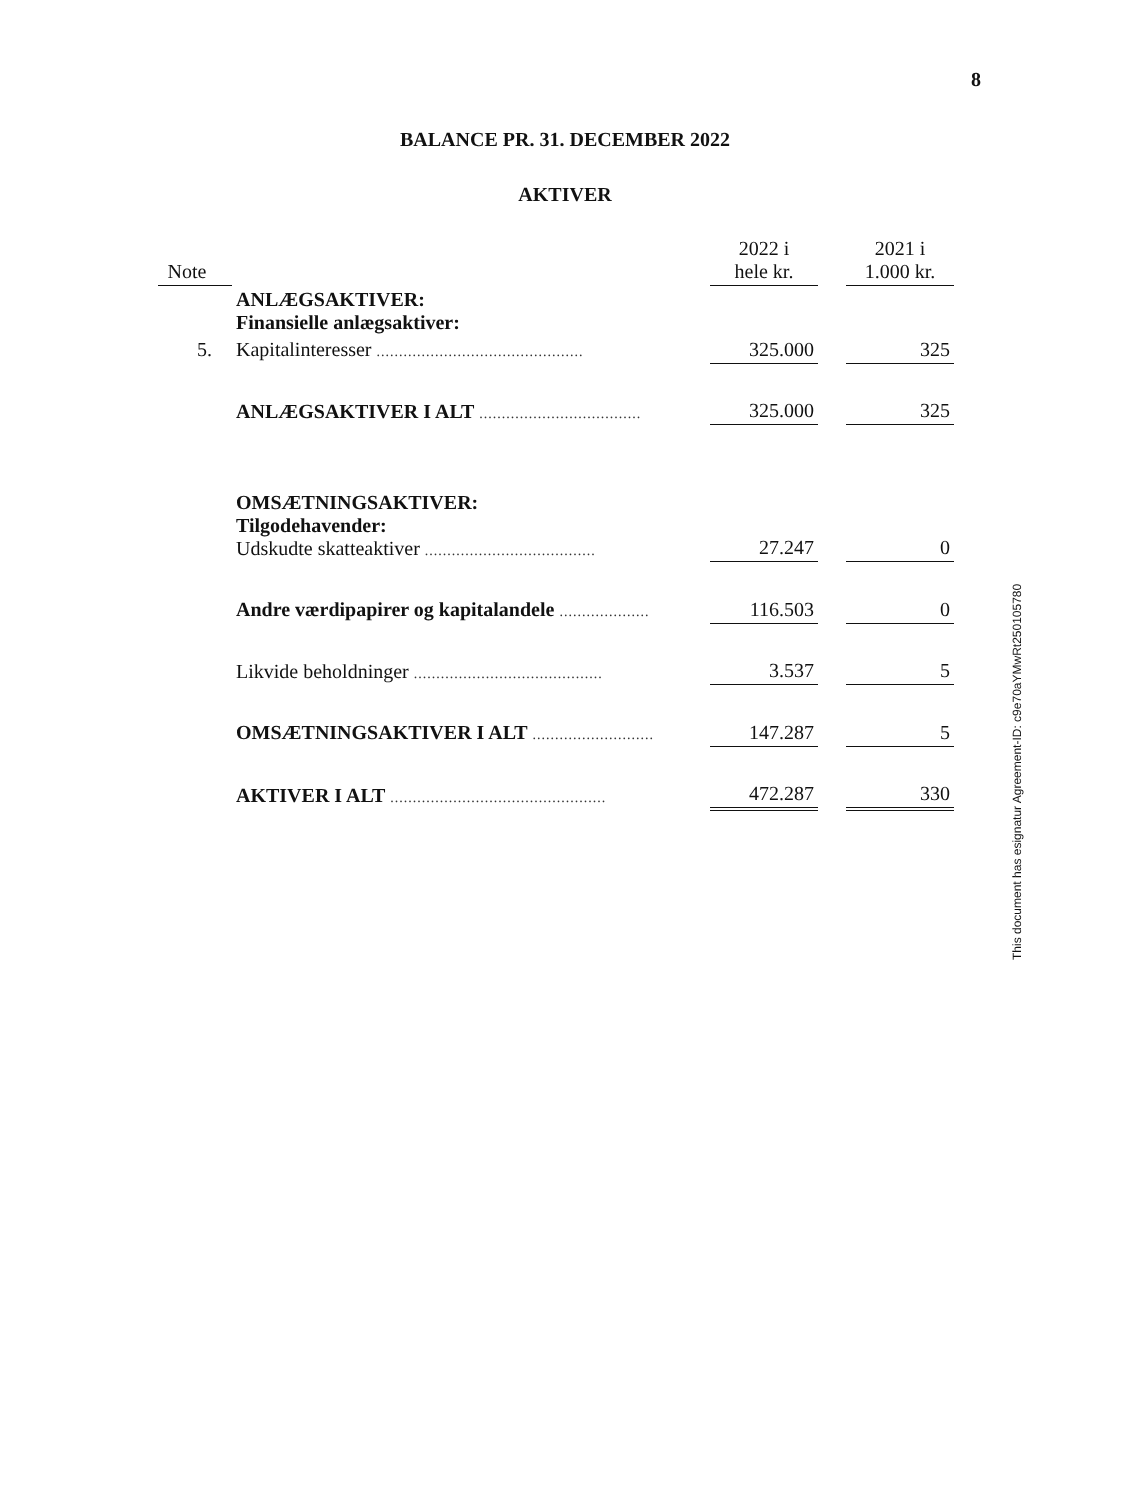8
BALANCE PR. 31. DECEMBER 2022
AKTIVER
| Note | | 2022 i hele kr. | | 2021 i 1.000 kr. |
| --- | --- | --- | --- | --- |
| | ANLÆGSAKTIVER: Finansielle anlægsaktiver: | | | |
| 5. | Kapitalinteresser .............................................. | 325.000 | | 325 |
| | ANLÆGSAKTIVER I ALT .................................... | 325.000 | | 325 |
| | OMSÆTNINGSAKTIVER: Tilgodehavender: Udskudte skatteaktiver ...................................... | 27.247 | | 0 |
| | Andre værdipapirer og kapitalandele .................... | 116.503 | | 0 |
| | Likvide beholdninger .......................................... | 3.537 | | 5 |
| | OMSÆTNINGSAKTIVER I ALT ........................... | 147.287 | | 5 |
| | AKTIVER I ALT ................................................ | 472.287 | | 330 |
This document has esignatur Agreement-ID: c9e70aYMwRt250105780